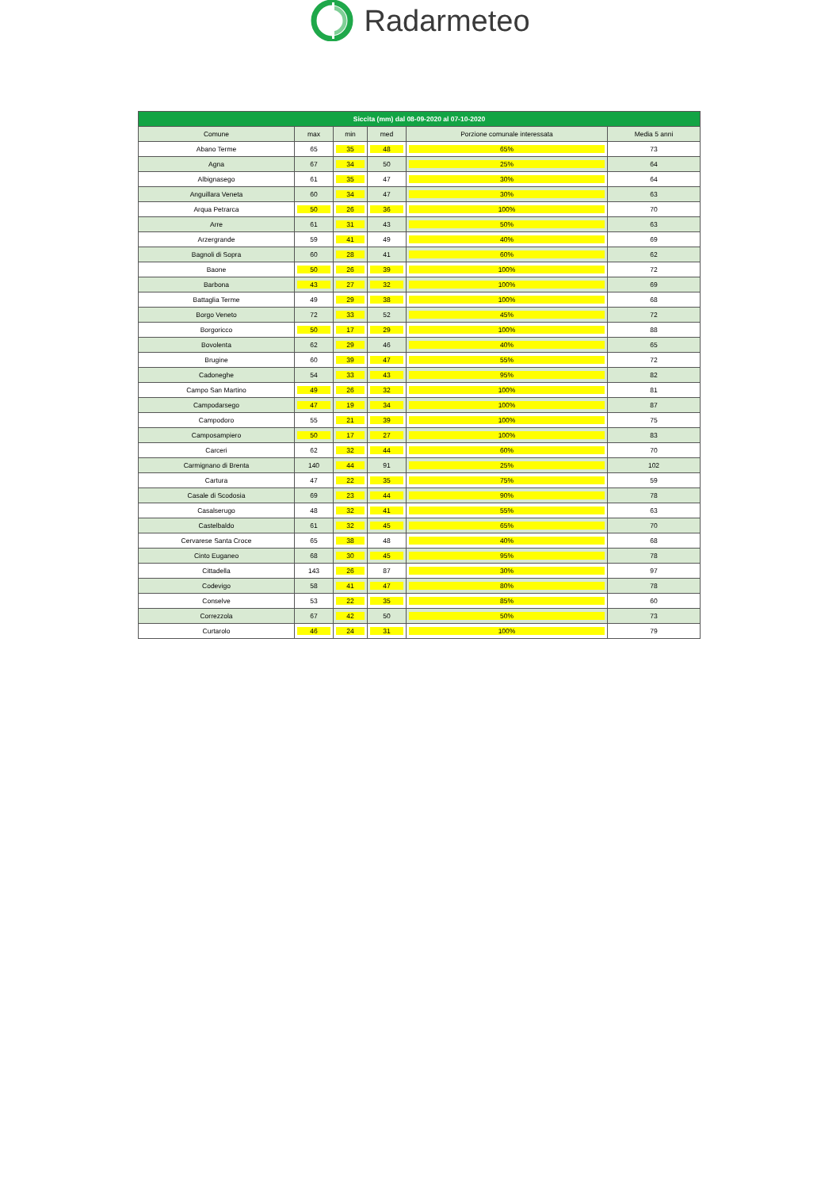Radarmeteo
| Siccita (mm) dal 08-09-2020 al 07-10-2020 | | | | | |
| --- | --- | --- | --- | --- | --- |
| Comune | max | min | med | Porzione comunale interessata | Media 5 anni |
| Abano Terme | 65 | 35 | 48 | 65% | 73 |
| Agna | 67 | 34 | 50 | 25% | 64 |
| Albignasego | 61 | 35 | 47 | 30% | 64 |
| Anguillara Veneta | 60 | 34 | 47 | 30% | 63 |
| Arqua Petrarca | 50 | 26 | 36 | 100% | 70 |
| Arre | 61 | 31 | 43 | 50% | 63 |
| Arzergrande | 59 | 41 | 49 | 40% | 69 |
| Bagnoli di Sopra | 60 | 28 | 41 | 60% | 62 |
| Baone | 50 | 26 | 39 | 100% | 72 |
| Barbona | 43 | 27 | 32 | 100% | 69 |
| Battaglia Terme | 49 | 29 | 38 | 100% | 68 |
| Borgo Veneto | 72 | 33 | 52 | 45% | 72 |
| Borgoricco | 50 | 17 | 29 | 100% | 88 |
| Bovolenta | 62 | 29 | 46 | 40% | 65 |
| Brugine | 60 | 39 | 47 | 55% | 72 |
| Cadoneghe | 54 | 33 | 43 | 95% | 82 |
| Campo San Martino | 49 | 26 | 32 | 100% | 81 |
| Campodarsego | 47 | 19 | 34 | 100% | 87 |
| Campodoro | 55 | 21 | 39 | 100% | 75 |
| Camposampiero | 50 | 17 | 27 | 100% | 83 |
| Carceri | 62 | 32 | 44 | 60% | 70 |
| Carmignano di Brenta | 140 | 44 | 91 | 25% | 102 |
| Cartura | 47 | 22 | 35 | 75% | 59 |
| Casale di Scodosia | 69 | 23 | 44 | 90% | 78 |
| Casalserugo | 48 | 32 | 41 | 55% | 63 |
| Castelbaldo | 61 | 32 | 45 | 65% | 70 |
| Cervarese Santa Croce | 65 | 38 | 48 | 40% | 68 |
| Cinto Euganeo | 68 | 30 | 45 | 95% | 78 |
| Cittadella | 143 | 26 | 87 | 30% | 97 |
| Codevigo | 58 | 41 | 47 | 80% | 78 |
| Conselve | 53 | 22 | 35 | 85% | 60 |
| Correzzola | 67 | 42 | 50 | 50% | 73 |
| Curtarolo | 46 | 24 | 31 | 100% | 79 |